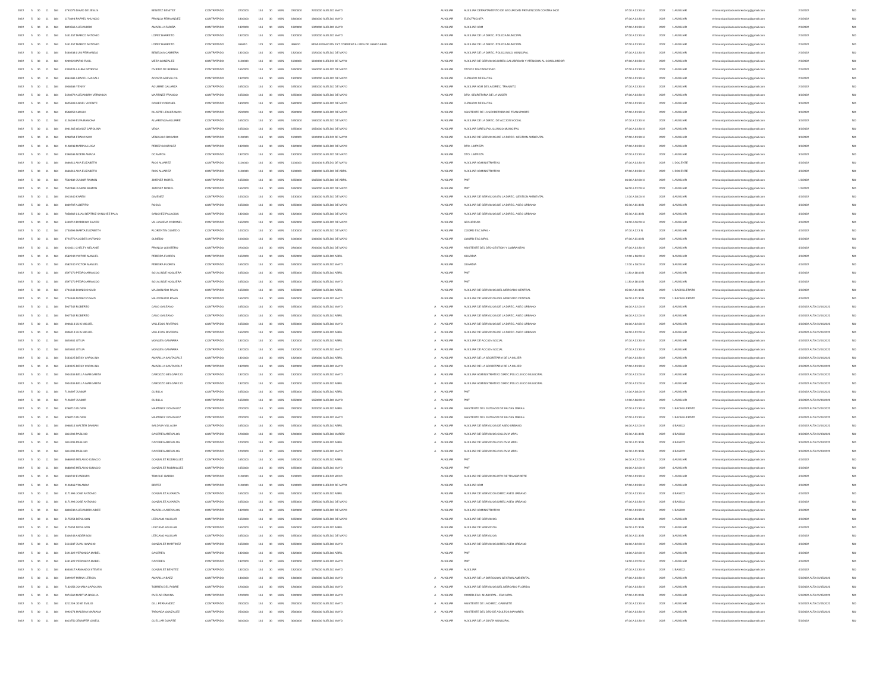| 2022 | 5 | 30 | 11 | 184 | 4793075 DAVID DE JESUS | BENITEZ BENITEZ | CONTRATADO | 2200000 | 144 | 30 | MUN | 2200000 | 2200000 SUELDO MAYO | | AUXILIAR | AUXILIAR DEPARTAMENTO DE SEGURIDAD PREVENCION CONTRA INCE | 07:00 A 13:30 N | 2022 | 1 AUXILIAR | rrhhmunicipalidadsanlorenzocg@gmail.com | 2/1/2022 | NO |
| 2022 | 5 | 30 | 11 | 184 | 1173693 RAFAEL ANUNCIO | FRANCO FERNANDEZ | CONTRATADO | 1800000 | 144 | 30 | MUN | 1800000 | 1800000 SUELDO MAYO | | AUXILIAR | ELECTRICISTA | 07:00 A 13:30 N | 2022 | 1 AUXILIAR | rrhhmunicipalidadsanlorenzocg@gmail.com | 2/1/2022 | NO |
| 2022 | 5 | 30 | 11 | 184 | 3823566 ALEJANDRO | AMARILLA FARIÑA | CONTRATADO | 1320000 | 144 | 30 | MUN | 1320000 | 1320000 SUELDO MAYO | | AUXILIAR | AUXILIAR ADM | 07:00 A 13:30 N | 2022 | 1 AUXILIAR | rrhhmunicipalidadsanlorenzocg@gmail.com | 2/1/2022 | NO |
| 2022 | 5 | 30 | 11 | 184 | 2451457 MARCO ANTONIO | LOPEZ BARRETO | CONTRATADO | 1320000 | 144 | 30 | MUN | 1320000 | 1320000 SUELDO MAYO | | AUXILIAR | AUXILIAR DE LA DIREC. POLICIA MUNICIPAL | 07:00 A 13:30 N | 2022 | 1 AUXILIAR | rrhhmunicipalidadsanlorenzocg@gmail.com | 2/1/2022 | NO |
| 2022 | 5 | 30 | 11 | 184 | 2451457 MARCO ANTONIO | LOPEZ BARRETO | CONTRATADO | 466910 | 123 | 30 | MUN | 466910 | REMUNERACION EXT CORRESP AL MES DE 466910 ABRIL | | AUXILIAR | AUXILIAR DE LA DIREC. POLICIA MUNICIPAL | 07:00 A 13:30 N | 2022 | 1 AUXILIAR | rrhhmunicipalidadsanlorenzocg@gmail.com | 2/1/2022 | NO |
| 2022 | 5 | 30 | 11 | 184 | 5460638 LUIS FERNANDO | BENEGAS CABRERA | CONTRATADO | 1320000 | 144 | 30 | MUN | 1320000 | 1320000 SUELDO DE MAYO | | AUXILIAR | AUXILIAR DE LA DIREC. POLICLINICO MUNICIPAL | 07:00 A 13:30 N | 2022 | 1 AUXILIAR | rrhhmunicipalidadsanlorenzocg@gmail.com | 2/1/2022 | NO |
| 2022 | 5 | 30 | 11 | 184 | 920962 MARIO RAUL | MEZA GONZALEZ | CONTRATADO | 1100000 | 144 | 30 | MUN | 1100000 | 1100000 SUELDO DE MAYO | | AUXILIAR | AUXILIAR DE SERVICIOS DIREC.SALUBRIDAD Y ATENCION AL CONSUMIDOR | 07:00 A 13:30 N | 2022 | 1 AUXILIAR | rrhhmunicipalidadsanlorenzocg@gmail.com | 2/1/2022 | NO |
| 2022 | 5 | 30 | 11 | 184 | 4349426 LAURA PATRICIA | OVIEDO DE BERNAL | CONTRATADO | 1650000 | 144 | 30 | MUN | 1650000 | 1650000 SUELDO DE MAYO | | AUXILIAR | DTO DE DISCAPACIDAD | 07:00 A 13:30 N | 2022 | 1 AUXILIAR | rrhhmunicipalidadsanlorenzocg@gmail.com | 2/1/2022 | NO |
| 2022 | 5 | 30 | 11 | 184 | 6964981 ARACELI MAGALI | ACOSTA AREVALOS | CONTRATADO | 1320000 | 144 | 30 | MUN | 1320000 | 1320000 SUELDO DE MAYO | | AUXILIAR | JUZGADO DE FALTAS | 07:00 A 13:30 N | 2022 | 1 AUXILIAR | rrhhmunicipalidadsanlorenzocg@gmail.com | 2/1/2022 | NO |
| 2022 | 5 | 30 | 11 | 184 | 4948486 YENNY | AGUIRRE GALARZA | CONTRATADO | 1650000 | 144 | 30 | MUN | 1650000 | 1650000 SUELDO DE MAYO | | AUXILIAR | AUXILIAR ADM DE LA DIREC. TRANSITO | 07:00 A 13:30 N | 2022 | 1 AUXILIAR | rrhhmunicipalidadsanlorenzocg@gmail.com | 2/1/2022 | NO |
| 2022 | 5 | 30 | 11 | 184 | 5420679 ALEJANDRA VERONICA | MARTINEZ FRANCO | CONTRATADO | 1650000 | 144 | 30 | MUN | 1650000 | 1650000 SUELDO DE MAYO | | AUXILIAR | DTO. SECRETARIA DE LA MUJER | 07:00 A 13:30 N | 2022 | 1 AUXILIAR | rrhhmunicipalidadsanlorenzocg@gmail.com | 3/1/2022 | NO |
| 2022 | 5 | 30 | 11 | 184 | 3625603 ANGEL VICENTE | GOMEZ CORONEL | CONTRATADO | 1800000 | 144 | 30 | MUN | 1800000 | 1800000 SUELDO DE MAYO | | AUXILIAR | JUZGADO DE FALTAS | 07:00 A 13:30 N | 2022 | 1 AUXILIAR | rrhhmunicipalidadsanlorenzocg@gmail.com | 3/1/2022 | NO |
| 2022 | 5 | 30 | 11 | 184 | 3508252 AMALIA | DUARTE LEGUIZAMON | CONTRATADO | 2500000 | 144 | 30 | MUN | 2500000 | 2500000 SUELDO DE MAYO | | AUXILIAR | ASISTENTE DE LA SECRETARIA DE TRANSPORTE | 07:00 A 13:30 N | 2022 | 1 AUXILIAR | rrhhmunicipalidadsanlorenzocg@gmail.com | 3/1/2022 | NO |
| 2022 | 5 | 30 | 11 | 184 | 4126199 ELVA RAMONA | ALVARENGA AGUIRRE | CONTRATADO | 1650000 | 144 | 30 | MUN | 1650000 | 1650000 SUELDO DE MAYO | | AUXILIAR | AUXILIAR DE LA DIREC. DE ACCION SOCIAL | 07:00 A 13:30 N | 2022 | 1 AUXILIAR | rrhhmunicipalidadsanlorenzocg@gmail.com | 3/1/2022 | NO |
| 2022 | 5 | 30 | 11 | 184 | 4961365 ODALIZ CAROLINA | VEGA | CONTRATADO | 1650000 | 144 | 30 | MUN | 1650000 | 1650000 SUELDO DE MAYO | | AUXILIAR | AUXILIAR DIREC.POLICLINICO MUNICIPAL | 07:00 A 13:30 N | 2022 | 1 AUXILIAR | rrhhmunicipalidadsanlorenzocg@gmail.com | 3/1/2022 | NO |
| 2022 | 5 | 30 | 11 | 184 | 3208764 FRANCISCO | VENIALGO BOGADO | CONTRATADO | 1100000 | 144 | 30 | MUN | 1100000 | 1100000 SUELDO DE MAYO | | AUXILIAR | AUXILIAR DE SERVICIOS DE LA DIREC. GESTION AMBIENTAL | 07:00 A 13:30 N | 2022 | 1 AUXILIAR | rrhhmunicipalidadsanlorenzocg@gmail.com | 3/1/2022 | NO |
| 2022 | 5 | 30 | 11 | 184 | 2128938 MARINA LUISA | PEREZ GONZALEZ | CONTRATADO | 1320000 | 144 | 30 | MUN | 1320000 | 1320000 SUELDO DE MAYO | | AUXILIAR | DTO. LIMPIEZA | 07:00 A 13:30 N | 2022 | 1 AUXILIAR | rrhhmunicipalidadsanlorenzocg@gmail.com | 3/1/2022 | NO |
| 2022 | 5 | 30 | 11 | 184 | 3398186 NOEMI AMADA | OCAMPOS | CONTRATADO | 1320000 | 144 | 30 | MUN | 1320000 | 1320000 SUELDO DE MAYO | | AUXILIAR | DTO. LIMPIEZA | 07:00 A 13:30 N | 2022 | 1 AUXILIAR | rrhhmunicipalidadsanlorenzocg@gmail.com | 3/1/2022 | NO |
| 2022 | 5 | 30 | 11 | 184 | 4666311 ANA ELIZABETH | RIOS ALVAREZ | CONTRATADO | 1100000 | 144 | 30 | MUN | 1100000 | 1100000 SUELDO DE MAYO | | AUXILIAR | AUXILIAR ADMINISTRATIVO | 07:00 A 13:30 N | 2022 | 1 DOCENTE | rrhhmunicipalidadsanlorenzocg@gmail.com | 4/1/2022 | NO |
| 2022 | 5 | 30 | 11 | 184 | 4666311 ANA ELIZABETH | RIOS ALVAREZ | CONTRATADO | 1100000 | 144 | 30 | MUN | 1100000 | 1080000 SUELDO DE ABRIL | | AUXILIAR | AUXILIAR ADMINISTRATIVO | 07:00 A 13:30 N | 2022 | 1 DOCENTE | rrhhmunicipalidadsanlorenzocg@gmail.com | 4/1/2022 | NO |
| 2022 | 5 | 30 | 11 | 184 | 7502489 JUNIOR RAMON | JIMENEZ MOREL | CONTRATADO | 1650000 | 144 | 30 | MUN | 1650000 | 1665000 SUELDO DE ABRIL | | AUXILIAR | PMT | 06:00 A 12:00 N | 2022 | 1 AUXILIAR | rrhhmunicipalidadsanlorenzocg@gmail.com | 1/1/2022 | NO |
| 2022 | 5 | 30 | 11 | 184 | 7502489 JUNIOR RAMON | JIMENEZ MOREL | CONTRATADO | 1650000 | 144 | 30 | MUN | 1650000 | 1650000 SUELDO DE MAYO | | AUXILIAR | PMT | 06:00 A 12:00 N | 2022 | 1 AUXILIAR | rrhhmunicipalidadsanlorenzocg@gmail.com | 1/1/2022 | NO |
| 2022 | 5 | 30 | 11 | 184 | 4913640 KAREN | GIMENEZ | CONTRATADO | 1430000 | 144 | 30 | MUN | 1430000 | 1430000 SUELDO DE MAYO | | AUXILIAR | AUXILIAR DE SERVICIOS EN LA DIREC. GESTION AMBIENTAL | 12:00 A 18:00 N | 2022 | 4 AUXILIAR | rrhhmunicipalidadsanlorenzocg@gmail.com | 4/1/2022 | NO |
| 2022 | 5 | 30 | 11 | 184 | 6069707 ALBERTO | ROJAS | CONTRATADO | 1650000 | 144 | 30 | MUN | 1650000 | 1650000 SUELDO DE MAYO | | AUXILIAR | AUXILIAR DE SERVICIOS DE LA DIREC. ASEO URBANO | 05:30 A 11:30 N | 2022 | 4 AUXILIAR | rrhhmunicipalidadsanlorenzocg@gmail.com | 4/1/2022 | NO |
| 2022 | 5 | 30 | 11 | 184 | 7058362 LILIAN BEATRIZ SANCHEZ PALA | SANCHEZ PALACIOS | CONTRATADO | 1320000 | 144 | 30 | MUN | 1320000 | 1320000 SUELDO DE MAYO | | AUXILIAR | AUXILIAR DE SERVICIOS DE LA DIREC. ASEO URBANO | 05:30 A 11:30 N | 2022 | 4 AUXILIAR | rrhhmunicipalidadsanlorenzocg@gmail.com | 4/1/2022 | NO |
| 2022 | 5 | 30 | 11 | 184 | 5490710 RODRIGO JAVIER | VILLANUEVA CORONEL | CONTRATADO | 1650000 | 144 | 30 | MUN | 1650000 | 1650000 SUELDO DE MAYO | | AUXILIAR | SEGURIDAD | 18:00 A 06:00 N | 2022 | 1 AUXILIAR | rrhhmunicipalidadsanlorenzocg@gmail.com | 4/1/2022 | NO |
| 2022 | 5 | 30 | 11 | 184 | 1750596 MARTA ELIZABETH | FLORENTIN OLMEDO | CONTRATADO | 1430000 | 144 | 30 | MUN | 1430000 | 1430000 SUELDO DE MAYO | | AUXILIAR | COORD ESC MPAL - | 07:00 A 12:3 N | 2022 | 1 AUXILIAR | rrhhmunicipalidadsanlorenzocg@gmail.com | 4/1/2022 | NO |
| 2022 | 5 | 30 | 11 | 184 | 3724770 ALCIDES ANTONIO | OLMEDO | CONTRATADO | 1000000 | 144 | 30 | MUN | 1000000 | 1000000 SUELDO DE MAYO | | AUXILIAR | COORD ESC MPAL | 07:00 A 11:00 N | 2022 | 1 AUXILIAR | rrhhmunicipalidadsanlorenzocg@gmail.com | 4/1/2022 | NO |
| 2022 | 5 | 30 | 11 | 184 | 6210111 CHELTY MELANIE | FRANCO QUINTERO | CONTRATADO | 2200000 | 144 | 30 | MUN | 2200000 | 2200000 SUELDO DE MAYO | | AUXILIAR | ASISTENTE DEL DTO GESTION Y COBRANZAS | 07:00 A 13:30 N | 2022 | 1 AUXILIAR | rrhhmunicipalidadsanlorenzocg@gmail.com | 4/1/2022 | NO |
| 2022 | 5 | 30 | 11 | 184 | 4582240 VICTOR MANUEL | PEREIRA FLORES | CONTRATADO | 1650000 | 144 | 30 | MUN | 1650000 | 1665000 SUELDO ABRIL | | AUXILIAR | GUARDIA | 12:00 a 18:00 N | 2022 | 3 AUXILIAR | rrhhmunicipalidadsanlorenzocg@gmail.com | 4/1/2022 | NO |
| 2022 | 5 | 30 | 11 | 184 | 4582240 VICTOR MANUEL | PEREIRA FLORES | CONTRATADO | 1650000 | 144 | 30 | MUN | 1650000 | 1650000 SUELDO MAYO | | AUXILIAR | GUARDIA | 12:00 a 18:00 N | 2022 | 3 AUXILIAR | rrhhmunicipalidadsanlorenzocg@gmail.com | 4/1/2022 | NO |
| 2022 | 5 | 30 | 11 | 184 | 4597170 PEDRO ARNALDO | SOLALINDE NOGUERA | CONTRATADO | 1650000 | 144 | 30 | MUN | 1650000 | 1550000 SUELDO ABRIL | | AUXILIAR | PMT | 11:30 A 18:00 N | 2022 | 1 AUXILIAR | rrhhmunicipalidadsanlorenzocg@gmail.com | 4/1/2022 | NO |
| 2022 | 5 | 30 | 11 | 184 | 4597170 PEDRO ARNALDO | SOLALINDE NOGUERA | CONTRATADO | 1650000 | 144 | 30 | MUN | 1650000 | 1650000 SUELDO MAYO | | AUXILIAR | PMT | 11:30 A 18:00 N | 2022 | 1 AUXILIAR | rrhhmunicipalidadsanlorenzocg@gmail.com | 4/1/2022 | NO |
| 2022 | 5 | 30 | 11 | 184 | 1704646 DIONICIO SAID | MALDONADO RIVAS | CONTRATADO | 1650000 | 144 | 30 | MUN | 1650000 | 1325000 SUELDO ABRIL | | AUXILIAR | AUXILIAR DE SERVICIOS DEL MERCADO CENTRAL | 05:00 A 11:30 N | 2022 | 1 BACHILLERATO | rrhhmunicipalidadsanlorenzocg@gmail.com | 4/1/2022 | NO |
| 2022 | 5 | 30 | 11 | 184 | 1704646 DIONICIO SAID | MALDONADO RIVAS | CONTRATADO | 1650000 | 144 | 30 | MUN | 1650000 | 1650000 SUELDO MAYO | | AUXILIAR | AUXILIAR DE SERVICIOS DEL MERCADO CENTRAL | 05:00 A 11:30 N | 2022 | 1 BACHILLERATO | rrhhmunicipalidadsanlorenzocg@gmail.com | 4/1/2022 | NO |
| 2022 | 5 | 30 | 11 | 184 | 5907542 ROBERTO | CANO GALEANO | CONTRATADO | 1650000 | 144 | 30 | MUN | 1650000 | 1650000 SUELDO MAYO | A | AUXILIAR | AUXILIAR DE SERVICIOS DE LA DIREC. ASEO URBANO | 06:00 A 12:00 N | 2022 | 4 AUXILIAR | rrhhmunicipalidadsanlorenzocg@gmail.com | 4/1/2022 ALTA 01/04/2022 | NO |
| 2022 | 5 | 30 | 11 | 184 | 5907542 ROBERTO | CANO GALEANO | CONTRATADO | 1650000 | 144 | 30 | MUN | 1650000 | 1500000 SUELDO ABRIL | A | AUXILIAR | AUXILIAR DE SERVICIOS DE LA DIREC. ASEO URBANO | 06:00 A 12:00 N | 2022 | 4 AUXILIAR | rrhhmunicipalidadsanlorenzocg@gmail.com | 4/1/2022 ALTA 01/04/2022 | NO |
| 2022 | 5 | 30 | 11 | 184 | 4906114 LUIS MIGUEL | VALLEJOS RIVEROS | CONTRATADO | 1650000 | 144 | 30 | MUN | 1650000 | 1650000 SUELDO MAYO | A | AUXILIAR | AUXILIAR DE SERVICIOS DE LA DIREC. ASEO URBANO | 06:00 A 12:00 N | 2022 | 4 AUXILIAR | rrhhmunicipalidadsanlorenzocg@gmail.com | 4/1/2022 ALTA 01/04/2022 | NO |
| 2022 | 5 | 30 | 11 | 184 | 4906114 LUIS MIGUEL | VALLEJOS RIVEROS | CONTRATADO | 1650000 | 144 | 30 | MUN | 1650000 | 1500000 SUELDO ABRIL | A | AUXILIAR | AUXILIAR DE SERVICIOS DE LA DIREC. ASEO URBANO | 06:00 A 12:00 N | 2022 | 4 AUXILIAR | rrhhmunicipalidadsanlorenzocg@gmail.com | 4/1/2022 ALTA 01/04/2022 | NO |
| 2022 | 5 | 30 | 11 | 184 | 4820601 OTILIA | MONGES GAMARRA | CONTRATADO | 1320000 | 144 | 30 | MUN | 1320000 | 1320000 SUELDO ABRIL | A | AUXILIAR | AUXILIAR DE ACCION SOCIAL | 07:00 A 13:30 N | 2022 | 1 AUXILIAR | rrhhmunicipalidadsanlorenzocg@gmail.com | 4/1/2022 ALTA 01/04/2022 | NO |
| 2022 | 5 | 30 | 11 | 184 | 4820601 OTILIA | MONGES GAMARRA | CONTRATADO | 1320000 | 144 | 30 | MUN | 1320000 | 1320000 SUELDO MAYO | A | AUXILIAR | AUXILIAR DE ACCION SOCIAL | 07:00 A 13:30 N | 2022 | 1 AUXILIAR | rrhhmunicipalidadsanlorenzocg@gmail.com | 4/1/2022 ALTA 01/04/2022 | NO |
| 2022 | 5 | 30 | 11 | 184 | 5433125 DEISY CAROLINA | AMARILLA SANTACRUZ | CONTRATADO | 1320000 | 144 | 30 | MUN | 1320000 | 1320000 SUELDO ABRIL | A | AUXILIAR | AUXILIAR DE LA SECRETARIA DE LA MUJER | 07:00 A 13:30 N | 2022 | 1 AUXILIAR | rrhhmunicipalidadsanlorenzocg@gmail.com | 4/1/2022 ALTA 01/04/2022 | NO |
| 2022 | 5 | 30 | 11 | 184 | 5433125 DEISY CAROLINA | AMARILLA SANTACRUZ | CONTRATADO | 1320000 | 144 | 30 | MUN | 1320000 | 1320000 SUELDO MAYO | A | AUXILIAR | AUXILIAR DE LA SECRETARIA DE LA MUJER | 07:00 A 13:30 N | 2022 | 1 AUXILIAR | rrhhmunicipalidadsanlorenzocg@gmail.com | 4/1/2022 ALTA 01/04/2022 | NO |
| 2022 | 5 | 30 | 11 | 184 | 2904406 BELLA MARGARITA | CARDOZO MELGAREJO | CONTRATADO | 1320000 | 144 | 30 | MUN | 1320000 | 1320000 SUELDO MAYO | A | AUXILIAR | AUXILIAR ADMINISTRATIVO DIREC.POLICLINICO MUNICIPAL | 07:00 A 13:00 N | 2022 | 1 AUXILIAR | rrhhmunicipalidadsanlorenzocg@gmail.com | 4/1/2022 ALTA 01/04/2022 | NO |
| 2022 | 5 | 30 | 11 | 184 | 2904406 BELLA MARGARITA | CARDOZO MELGAREJO | CONTRATADO | 1320000 | 144 | 30 | MUN | 1320000 | 1200000 SUELDO ABRIL | A | AUXILIAR | AUXILIAR ADMINISTRATIVO DIREC.POLICLINICO MUNICIPAL | 07:00 A 13:00 N | 2022 | 1 AUXILIAR | rrhhmunicipalidadsanlorenzocg@gmail.com | 4/1/2022 ALTA 01/04/2022 | NO |
| 2022 | 5 | 30 | 11 | 184 | 7126397 JUNIOR | CUBILLA | CONTRATADO | 1650000 | 144 | 30 | MUN | 1650000 | 1650000 SUELDO ABRIL | A | AUXILIAR | PMT | 12:00 A 18:00 N | 2022 | 1 AUXILIAR | rrhhmunicipalidadsanlorenzocg@gmail.com | 4/1/2022 ALTA 01/04/2022 | NO |
| 2022 | 5 | 30 | 11 | 184 | 7126397 JUNIOR | CUBILLA | CONTRATADO | 1650000 | 144 | 30 | MUN | 1650000 | 1650000 SUELDO MAYO | A | AUXILIAR | PMT | 12:00 A 18:00 N | 2022 | 1 AUXILIAR | rrhhmunicipalidadsanlorenzocg@gmail.com | 4/1/2022 ALTA 01/04/2022 | NO |
| 2022 | 5 | 30 | 11 | 184 | 5268710 OLIVER | MARTINEZ GONZALEZ | CONTRATADO | 2200000 | 144 | 30 | MUN | 2200000 | 2200000 SUELDO ABRIL | A | AUXILIAR | ASISTENTE DEL JUZGADO DE FALTAS OBRAS | 07:00 A 13:30 N | 2022 | 1 BACHILLERATO | rrhhmunicipalidadsanlorenzocg@gmail.com | 4/1/2022 ALTA 01/04/2022 | NO |
| 2022 | 5 | 30 | 11 | 184 | 5268710 OLIVER | MARTINEZ GONZALEZ | CONTRATADO | 2200000 | 144 | 30 | MUN | 2200000 | 2200000 SUELDO MAYO | A | AUXILIAR | ASISTENTE DEL JUZGADO DE FALTAS OBRAS | 07:00 A 13:30 N | 2022 | 1 BACHILLERATO | rrhhmunicipalidadsanlorenzocg@gmail.com | 4/1/2022 ALTA 01/04/2022 | NO |
| 2022 | 5 | 30 | 11 | 184 | 4968314 WALTER DAMIAN | SALDIVIA VILLALBA | CONTRATADO | 1650000 | 144 | 30 | MUN | 1650000 | 1650000 SUELDO ABRIL | A | AUXILIAR | AUXILIAR DE SERVICIOS DE ASEO URBANO | 06:00 A 12:00 N | 2022 | 4 BASICO | rrhhmunicipalidadsanlorenzocg@gmail.com | 4/1/2022 ALTA 01/04/2022 | NO |
| 2022 | 5 | 30 | 11 | 184 | 1814206 PABLINO | CACERES AREVALOS | CONTRATADO | 1200000 | 144 | 30 | MUN | 1200000 | 1200000 SUELDO MARZO | A | AUXILIAR | AUXILIAR DE SERVICIOS CICLOVIA MPAL | 05:30 A 11:30 N | 2022 | 4 BASICO | rrhhmunicipalidadsanlorenzocg@gmail.com | 3/1/2022 ALTA 01/03/2022 | NO |
| 2022 | 5 | 30 | 11 | 184 | 1814206 PABLINO | CACERES AREVALOS | CONTRATADO | 1200000 | 144 | 30 | MUN | 1200000 | 1200000 SUELDO ABRIL | A | AUXILIAR | AUXILIAR DE SERVICIOS CICLOVIA MPAL | 05:30 A 11:30 N | 2022 | 4 BASICO | rrhhmunicipalidadsanlorenzocg@gmail.com | 3/1/2022 ALTA 01/03/2022 | NO |
| 2022 | 5 | 30 | 11 | 184 | 1814206 PABLINO | CACERES AREVALOS | CONTRATADO | 1200000 | 144 | 30 | MUN | 1200000 | 1200000 SUELDO MAYO | A | AUXILIAR | AUXILIAR DE SERVICIOS CICLOVIA MPAL | 05:30 A 11:30 N | 2022 | 4 BASICO | rrhhmunicipalidadsanlorenzocg@gmail.com | 3/1/2022 ALTA 01/03/2022 | NO |
| 2022 | 5 | 30 | 11 | 184 | 3688905 MELANIO IGNACIO | GONZALEZ RODRIGUEZ | CONTRATADO | 1650000 | 144 | 30 | MUN | 1650000 | 1540000 SUELDO ABRIL | | AUXILIAR | PMT | 06:00 A 12:00 N | 2022 | 4 AUXILIAR | rrhhmunicipalidadsanlorenzocg@gmail.com | 4/1/2022 | NO |
| 2022 | 5 | 30 | 11 | 184 | 3688905 MELANIO IGNACIO | GONZALEZ RODRIGUEZ | CONTRATADO | 1650000 | 144 | 30 | MUN | 1650000 | 1540000 SUELDO MAYO | | AUXILIAR | PMT | 06:00 A 12:00 N | 2022 | 4 AUXILIAR | rrhhmunicipalidadsanlorenzocg@gmail.com | 4/1/2022 | NO |
| 2022 | 5 | 30 | 11 | 184 | 1960742 EVARISTO | TROCHE IBARRA | CONTRATADO | 1100000 | 144 | 30 | MUN | 1100000 | 1100000 SUELDO MAYO | | AUXILIAR | AUXILIAR DE SERVICIOS DTO DE TRANSPORTE | 07:00 A 13:30 N | 2022 | 1 AUXILIAR | rrhhmunicipalidadsanlorenzocg@gmail.com | 4/1/2022 | NO |
| 2022 | 5 | 30 | 11 | 184 | 2196468 YOLANDA | BRITEZ | CONTRATADO | 1100000 | 144 | 30 | MUN | 1100000 | 1100000 SUELDO DE MAYO | | AUXILIAR | AUXILIAR ADM | 07:00 A 13:30 N | 2022 | 1 AUXILIAR | rrhhmunicipalidadsanlorenzocg@gmail.com | 4/1/2022 | NO |
| 2022 | 5 | 30 | 11 | 184 | 3171996 JOSE ANTONIO | GONZALEZ ALVARIZA | CONTRATADO | 1650000 | 144 | 30 | MUN | 1650000 | 1430000 SUELDO ABRIL | | AUXILIAR | AUXILIAR DE SERVICIOS DIREC ASEO URBANO | 07:00 A 13:30 N | 2022 | 4 BASICO | rrhhmunicipalidadsanlorenzocg@gmail.com | 4/1/2022 | NO |
| 2022 | 5 | 30 | 11 | 184 | 3171996 JOSE ANTONIO | GONZALEZ ALVARIZA | CONTRATADO | 1650000 | 144 | 30 | MUN | 1650000 | 1595000 SUELDO DE MAYO | | AUXILIAR | AUXILIAR DE SERVICIOS DIREC ASEO URBANO | 07:00 A 13:30 N | 2022 | 4 BASICO | rrhhmunicipalidadsanlorenzocg@gmail.com | 4/1/2022 | NO |
| 2022 | 5 | 30 | 11 | 184 | 4840530 ALEJANDRA AIDEE | AMARILLA AREVALOS | CONTRATADO | 1320000 | 144 | 30 | MUN | 1320000 | 1320000 SUELDO DE MAYO | | AUXILIAR | AUXILIAR ADMINISTRATIVO | 07:00 A 13:30 N | 2022 | 1 BASICO | rrhhmunicipalidadsanlorenzocg@gmail.com | 4/1/2022 | NO |
| 2022 | 5 | 30 | 11 | 184 | 5175254 DENILSON | LEZCANO AGUILAR | CONTRATADO | 1650000 | 144 | 30 | MUN | 1650000 | 1595000 SUELDO DE MAYO | | AUXILIAR | AUXILIAR DE SERVICIOS | 05:00 A 11:30 N | 2022 | 1 AUXILIAR | rrhhmunicipalidadsanlorenzocg@gmail.com | 4/1/2022 | NO |
| 2022 | 5 | 30 | 11 | 184 | 5175254 DENILSON | LEZCANO AGUILAR | CONTRATADO | 1650000 | 144 | 30 | MUN | 1650000 | 1540000 SUELDO ABRIL | | AUXILIAR | AUXILIAR DE SERVICIOS | 05:00 A 11:30 N | 2022 | 1 AUXILIAR | rrhhmunicipalidadsanlorenzocg@gmail.com | 4/1/2022 | NO |
| 2022 | 5 | 30 | 11 | 184 | 5306246 ANDERSON | LEZCANO AGUILAR | CONTRATADO | 1650000 | 144 | 30 | MUN | 1650000 | 1650000 SUELDO DE MAYO | | AUXILIAR | AUXILIAR DE SERVICIOS | 05:30 A 11:30 N | 2022 | 3 AUXILIAR | rrhhmunicipalidadsanlorenzocg@gmail.com | 4/1/2022 | NO |
| 2022 | 5 | 30 | 11 | 184 | 5414837 JUAN IGNACIO | GONZALEZ MARTINEZ | CONTRATADO | 1650000 | 144 | 30 | MUN | 1650000 | 1650000 SUELDO MAYO | | AUXILIAR | AUXILIAR DE SERVICIOS DIREC ASEO URBANO | 06:00 A 12:00 N | 2022 | 1 AUXILIAR | rrhhmunicipalidadsanlorenzocg@gmail.com | 4/1/2022 | NO |
| 2022 | 5 | 30 | 11 | 184 | 5491822 VERONICA MABEL | CACERES | CONTRATADO | 1320000 | 144 | 30 | MUN | 1320000 | 1320000 SUELDO ABRIL | | AUXILIAR | PMT | 18:00 A 22:00 N | 2022 | 1 AUXILIAR | rrhhmunicipalidadsanlorenzocg@gmail.com | 4/1/2022 | NO |
| 2022 | 5 | 30 | 11 | 184 | 5491822 VERONICA MABEL | CACERES | CONTRATADO | 1320000 | 144 | 30 | MUN | 1320000 | 1320000 SUELDO MAYO | | AUXILIAR | PMT | 18:00 A 22:00 N | 2022 | 1 AUXILIAR | rrhhmunicipalidadsanlorenzocg@gmail.com | 4/1/2022 | NO |
| 2022 | 5 | 30 | 11 | 184 | 8030617 ARMANDO STEVEN | GONZALEZ BENITEZ | CONTRATADO | 1320000 | 144 | 30 | MUN | 1320000 | 1276000 SUELDO MAYO | | AUXILIAR | AUXILIAR | 07:00 A 13:30 N | 2022 | 1 BASICO | rrhhmunicipalidadsanlorenzocg@gmail.com | 4/1/2022 | NO |
| 2022 | 5 | 30 | 11 | 184 | 5399927 MIRNA LETICIA | AMARILLA BAEZ | CONTRATADO | 1300000 | 144 | 30 | MUN | 1300000 | 1300000 SUELDO MAYO | A | AUXILIAR | AUXILIAR DE LA DIRECCION GESTION AMBIENTAL | 07:00 A 13:30 N | 2022 | 1 AUXILIAR | rrhhmunicipalidadsanlorenzocg@gmail.com | 5/1/2022 ALTA 01/05/2022 | NO |
| 2022 | 5 | 30 | 11 | 184 | 7132056 JOHANA CAROLINA | TORRES DEL PADRE | CONTRATADO | 1200000 | 144 | 30 | MUN | 1200000 | 1200000 SUELDO MAYO | A | AUXILIAR | AUXILIAR DE SERVICIOS DEL MERCADO FLORIDA | 07:00 A 13:30 N | 2022 | 1 AUXILIAR | rrhhmunicipalidadsanlorenzocg@gmail.com | 5/1/2022 ALTA 01/05/2022 | NO |
| 2022 | 5 | 30 | 11 | 184 | 2074560 MARTHA BASILIA | OVELAR ENCINA | CONTRATADO | 1200000 | 144 | 30 | MUN | 1200000 | 1200000 SUELDO MAYO | A | AUXILIAR | COORD.ESC. MUNICIPAL - ESC.MPAL | 07:00 A 11:00 N | 2022 | 1 AUXILIAR | rrhhmunicipalidadsanlorenzocg@gmail.com | 5/1/2022 ALTA 01/05/2022 | NO |
| 2022 | 5 | 30 | 11 | 184 | 3211209 JOSE EMILIO | GILL FERNANDEZ | CONTRATADO | 2500000 | 144 | 30 | MUN | 2500000 | 2500000 SUELDO MAYO | A | AUXILIAR | ASISTENTE DE LA DIREC. GABINETE | 07:00 A 13:30 N | 2022 | 1 AUXILIAR | rrhhmunicipalidadsanlorenzocg@gmail.com | 5/1/2022 ALTA 01/05/2022 | NO |
| 2022 | 5 | 30 | 11 | 184 | 2992174 MALBINA MARIANA | TABOADA GONZALEZ | CONTRATADO | 2500000 | 144 | 30 | MUN | 2500000 | 2500000 SUELDO MAYO | A | AUXILIAR | ASISTENTE DEL DTO DE ADULTOS MAYORES | 07:00 A 13:30 N | 2022 | 1 AUXILIAR | rrhhmunicipalidadsanlorenzocg@gmail.com | 5/1/2022 ALTA 01/05/2022 | NO |
| 2022 | 5 | 30 | 11 | 184 | 6013750 JENNIFER GISELL | CUELLAR DUARTE | CONTRATADO | 3000000 | 144 | 30 | MUN | 3000000 | 3000000 SUELDO MAYO | | AUXILIAR | AUXILIAR DE LA JUNTA MUNICIPAL | 07:00 A 13:30 N | 2022 | 1 AUXILIAR | rrhhmunicipalidadsanlorenzocg@gmail.com | 5/1/2022 | NO |